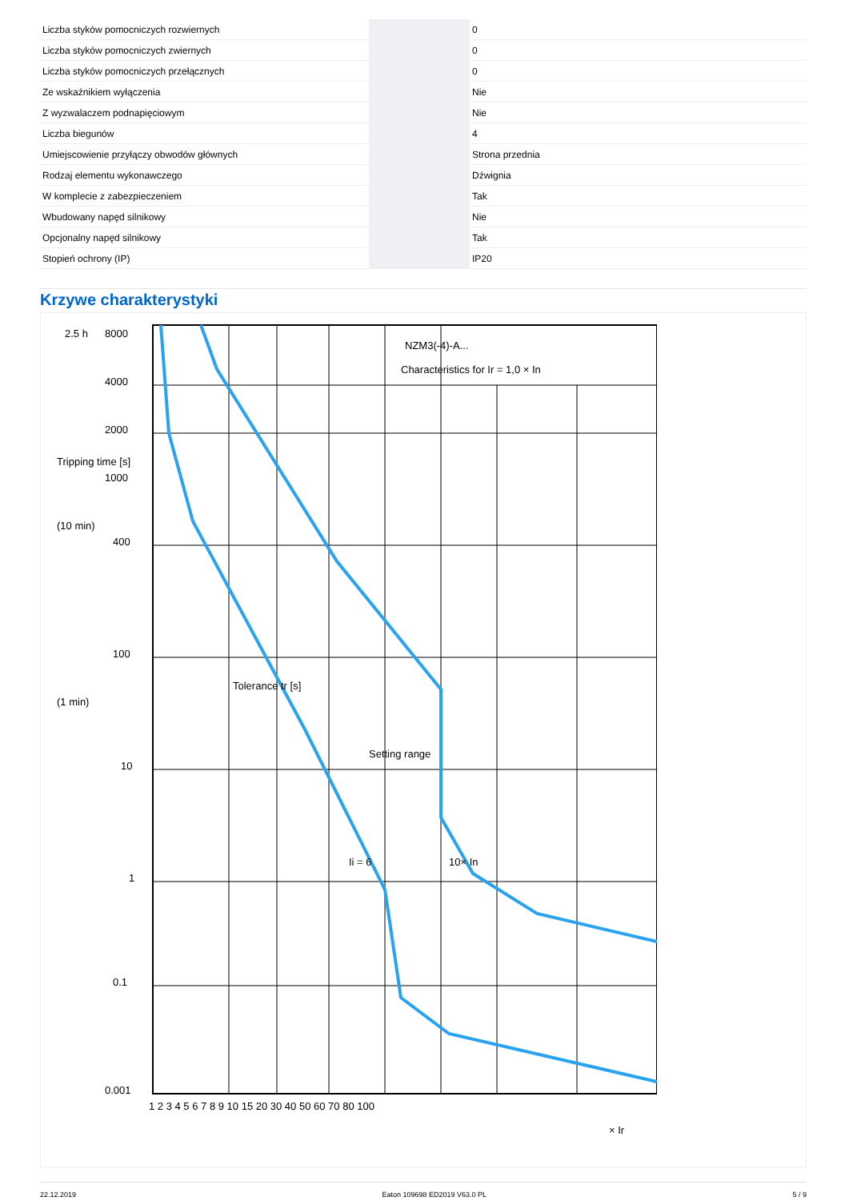| Liczba styków pomocniczych rozwiernych | | 0 |
| Liczba styków pomocniczych zwiernych | | 0 |
| Liczba styków pomocniczych przełącznych | | 0 |
| Ze wskaźnikiem wyłączenia | | Nie |
| Z wyzwalaczem podnapięciowym | | Nie |
| Liczba biegunów | | 4 |
| Umiejscowienie przyłączy obwodów głównych | | Strona przednia |
| Rodzaj elementu wykonawczego | | Dźwignia |
| W komplecie z zabezpieczeniem | | Tak |
| Wbudowany napęd silnikowy | | Nie |
| Opcjonalny napęd silnikowy | | Tak |
| Stopień ochrony (IP) | | IP20 |
Krzywe charakterystyki
NZM3(-4)-A...
Characteristics for Ir = 1,0 × In
Setting range
Ii = 6
10× In
2.5 h
Tripping time [s]
(10 min)
(1 min)
Tolerance tr [s]
8000
4000
2000
1000
400
100
10
1
0.1
0.001
1 2 3 4 5 6 7 8 9 10 15 20 30 40 50 60 70 80 100
× Ir
22.12.2019 Eaton 109698 ED2019 V63.0 PL 5 / 9